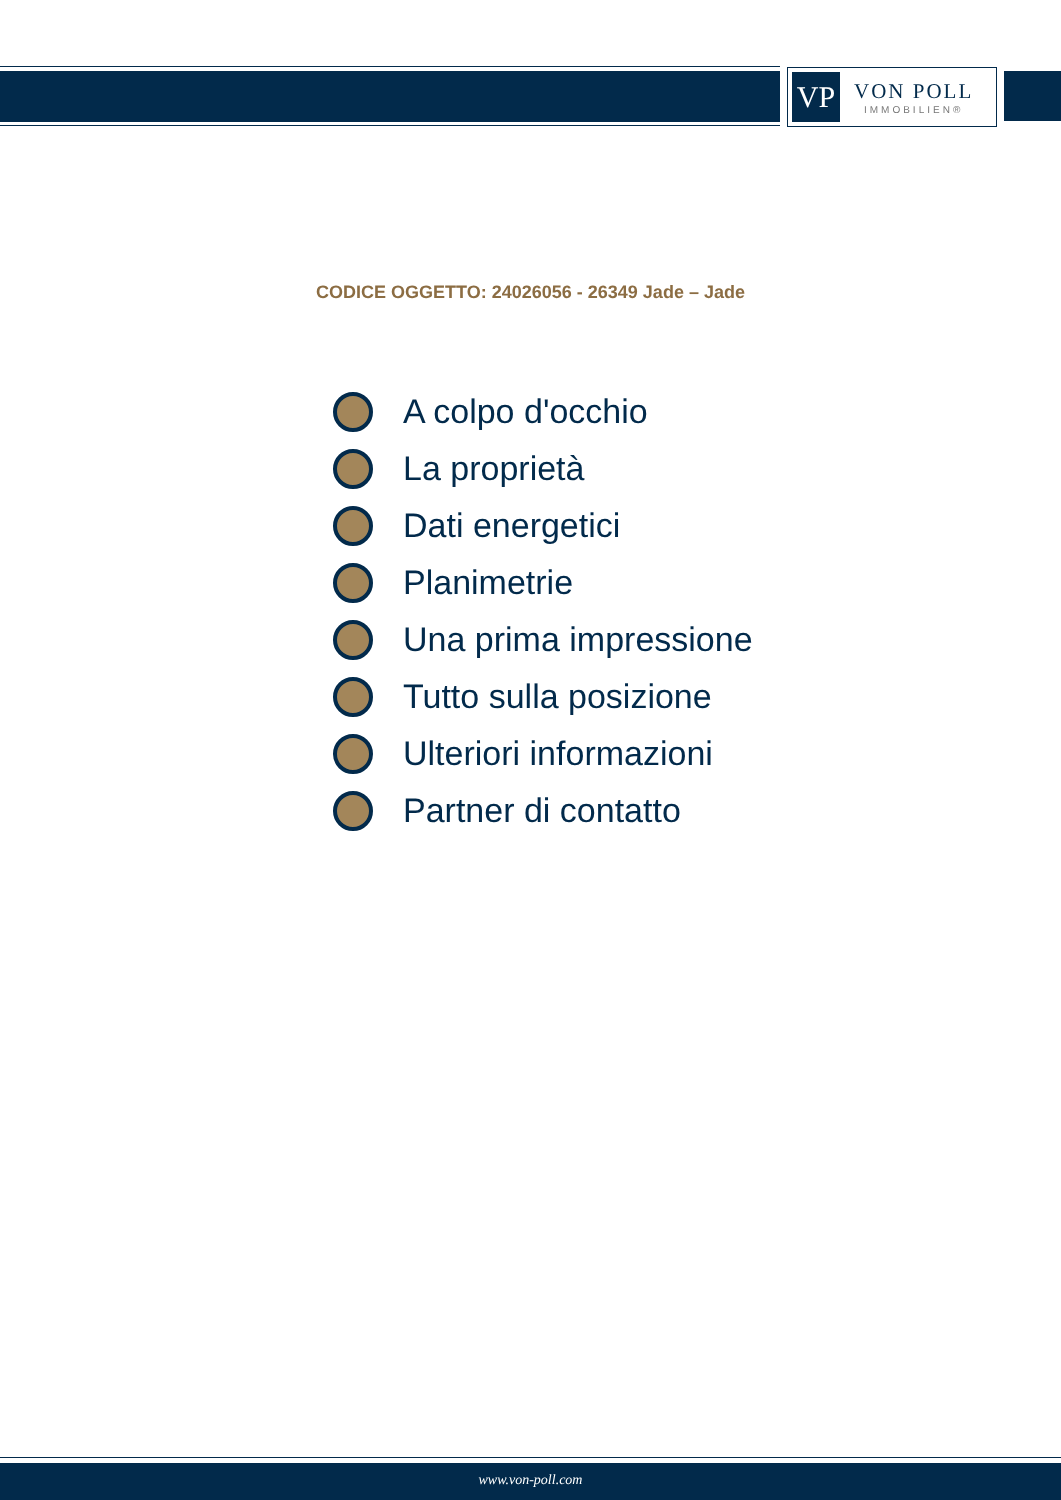VP
VON POLL
IMMOBILIEN®
CODICE OGGETTO: 24026056 - 26349 Jade – Jade
A colpo d'occhio
La proprietà
Dati energetici
Planimetrie
Una prima impressione
Tutto sulla posizione
Ulteriori informazioni
Partner di contatto
www.von-poll.com